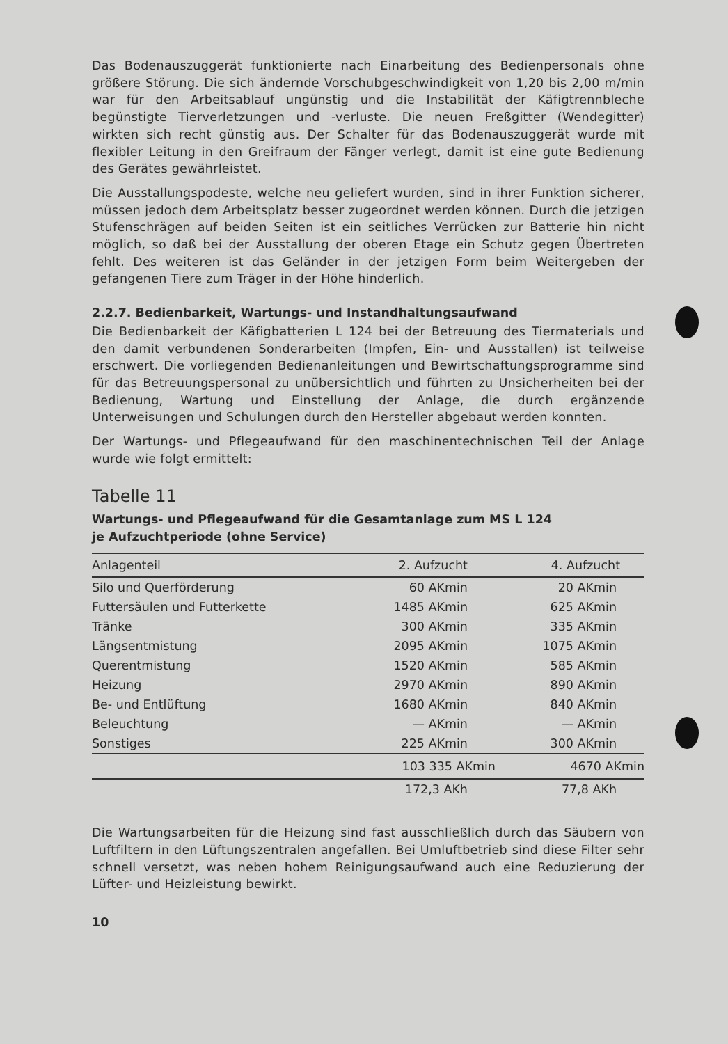Das Bodenauszuggerät funktionierte nach Einarbeitung des Bedienpersonals ohne größere Störung. Die sich ändernde Vorschubgeschwindigkeit von 1,20 bis 2,00 m/min war für den Arbeitsablauf ungünstig und die Instabilität der Käfigtrennbleche begünstigte Tierverletzungen und -verluste. Die neuen Freßgitter (Wendegitter) wirkten sich recht günstig aus. Der Schalter für das Bodenauszuggerät wurde mit flexibler Leitung in den Greifraum der Fänger verlegt, damit ist eine gute Bedienung des Gerätes gewährleistet.
Die Ausstallungspodeste, welche neu geliefert wurden, sind in ihrer Funktion sicherer, müssen jedoch dem Arbeitsplatz besser zugeordnet werden können. Durch die jetzigen Stufenschrägen auf beiden Seiten ist ein seitliches Verrücken zur Batterie hin nicht möglich, so daß bei der Ausstallung der oberen Etage ein Schutz gegen Übertreten fehlt. Des weiteren ist das Geländer in der jetzigen Form beim Weitergeben der gefangenen Tiere zum Träger in der Höhe hinderlich.
2.2.7. Bedienbarkeit, Wartungs- und Instandhaltungsaufwand
Die Bedienbarkeit der Käfigbatterien L 124 bei der Betreuung des Tiermaterials und den damit verbundenen Sonderarbeiten (Impfen, Ein- und Ausstallen) ist teilweise erschwert. Die vorliegenden Bedienanleitungen und Bewirtschaftungsprogramme sind für das Betreuungspersonal zu unübersichtlich und führten zu Unsicherheiten bei der Bedienung, Wartung und Einstellung der Anlage, die durch ergänzende Unterweisungen und Schulungen durch den Hersteller abgebaut werden konnten.
Der Wartungs- und Pflegeaufwand für den maschinentechnischen Teil der Anlage wurde wie folgt ermittelt:
Tabelle 11
Wartungs- und Pflegeaufwand für die Gesamtanlage zum MS L 124
je Aufzuchtperiode (ohne Service)
| Anlagenteil | 2. Aufzucht | 4. Aufzucht |
| --- | --- | --- |
| Silo und Querförderung | 60 AKmin | 20 AKmin |
| Futtersäulen und Futterkette | 1485 AKmin | 625 AKmin |
| Tränke | 300 AKmin | 335 AKmin |
| Längsentmistung | 2095 AKmin | 1075 AKmin |
| Querentmistung | 1520 AKmin | 585 AKmin |
| Heizung | 2970 AKmin | 890 AKmin |
| Be- und Entlüftung | 1680 AKmin | 840 AKmin |
| Beleuchtung | — AKmin | — AKmin |
| Sonstiges | 225 AKmin | 300 AKmin |
| | 103 335 AKmin | 4670 AKmin |
| | 172,3 AKh | 77,8 AKh |
Die Wartungsarbeiten für die Heizung sind fast ausschließlich durch das Säubern von Luftfiltern in den Lüftungszentralen angefallen. Bei Umluftbetrieb sind diese Filter sehr schnell versetzt, was neben hohem Reinigungsaufwand auch eine Reduzierung der Lüfter- und Heizleistung bewirkt.
10